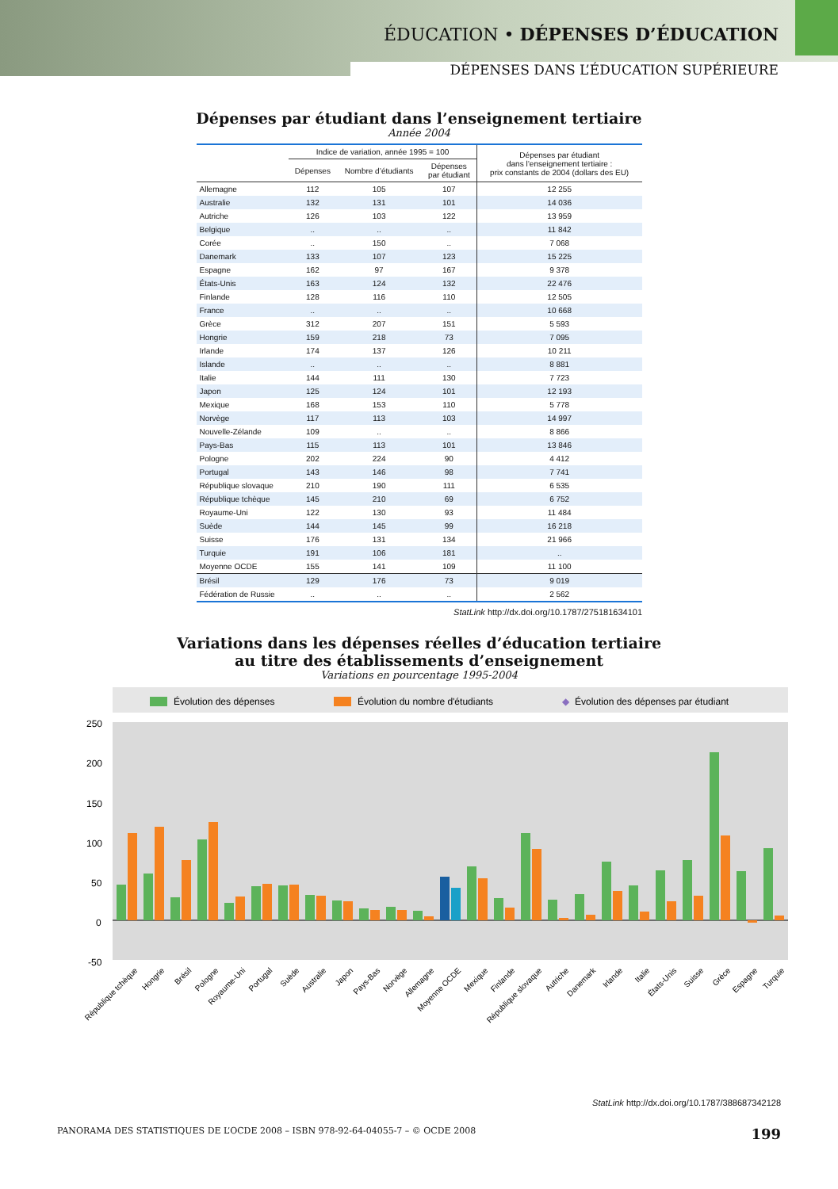ÉDUCATION • DÉPENSES D’ÉDUCATION
DÉPENSES DANS L’ÉDUCATION SUPÉRIEURE
Dépenses par étudiant dans l’enseignement tertiaire
Année 2004
| | Indice de variation, année 1995 = 100 | | | Dépenses par étudiant dans l’enseignement tertiaire : prix constants de 2004 (dollars des EU) |
| --- | --- | --- | --- | --- |
| | Dépenses | Nombre d’étudiants | Dépenses par étudiant | |
| Allemagne | 112 | 105 | 107 | 12 255 |
| Australie | 132 | 131 | 101 | 14 036 |
| Autriche | 126 | 103 | 122 | 13 959 |
| Belgique | .. | .. | .. | 11 842 |
| Corée | .. | 150 | .. | 7 068 |
| Danemark | 133 | 107 | 123 | 15 225 |
| Espagne | 162 | 97 | 167 | 9 378 |
| États-Unis | 163 | 124 | 132 | 22 476 |
| Finlande | 128 | 116 | 110 | 12 505 |
| France | .. | .. | .. | 10 668 |
| Grèce | 312 | 207 | 151 | 5 593 |
| Hongrie | 159 | 218 | 73 | 7 095 |
| Irlande | 174 | 137 | 126 | 10 211 |
| Islande | .. | .. | .. | 8 881 |
| Italie | 144 | 111 | 130 | 7 723 |
| Japon | 125 | 124 | 101 | 12 193 |
| Mexique | 168 | 153 | 110 | 5 778 |
| Norvège | 117 | 113 | 103 | 14 997 |
| Nouvelle-Zélande | 109 | .. | .. | 8 866 |
| Pays-Bas | 115 | 113 | 101 | 13 846 |
| Pologne | 202 | 224 | 90 | 4 412 |
| Portugal | 143 | 146 | 98 | 7 741 |
| République slovaque | 210 | 190 | 111 | 6 535 |
| République tchèque | 145 | 210 | 69 | 6 752 |
| Royaume-Uni | 122 | 130 | 93 | 11 484 |
| Suède | 144 | 145 | 99 | 16 218 |
| Suisse | 176 | 131 | 134 | 21 966 |
| Turquie | 191 | 106 | 181 | .. |
| Moyenne OCDE | 155 | 141 | 109 | 11 100 |
| Brésil | 129 | 176 | 73 | 9 019 |
| Fédération de Russie | .. | .. | .. | 2 562 |
StatLink http://dx.doi.org/10.1787/275181634101
Variations dans les dépenses réelles d’éducation tertiaire
au titre des établissements d’enseignement
Variations en pourcentage 1995-2004
Évolution des dépenses
Évolution du nombre d'étudiants
◆
Évolution des dépenses par étudiant
250
200
150
100
50
0
-50
République tchèque
Hongrie
Brésil
Pologne
Royaume-Uni
Portugal
Suède
Australie
Japon
Pays-Bas
Norvège
Allemagne
Moyenne OCDE
Mexique
Finlande
République slovaque
Autriche
Danemark
Irlande
Italie
États-Unis
Suisse
Grèce
Espagne
Turquie
StatLink http://dx.doi.org/10.1787/388687342128
PANORAMA DES STATISTIQUES DE L’OCDE 2008 – ISBN 978-92-64-04055-7 – © OCDE 2008 199